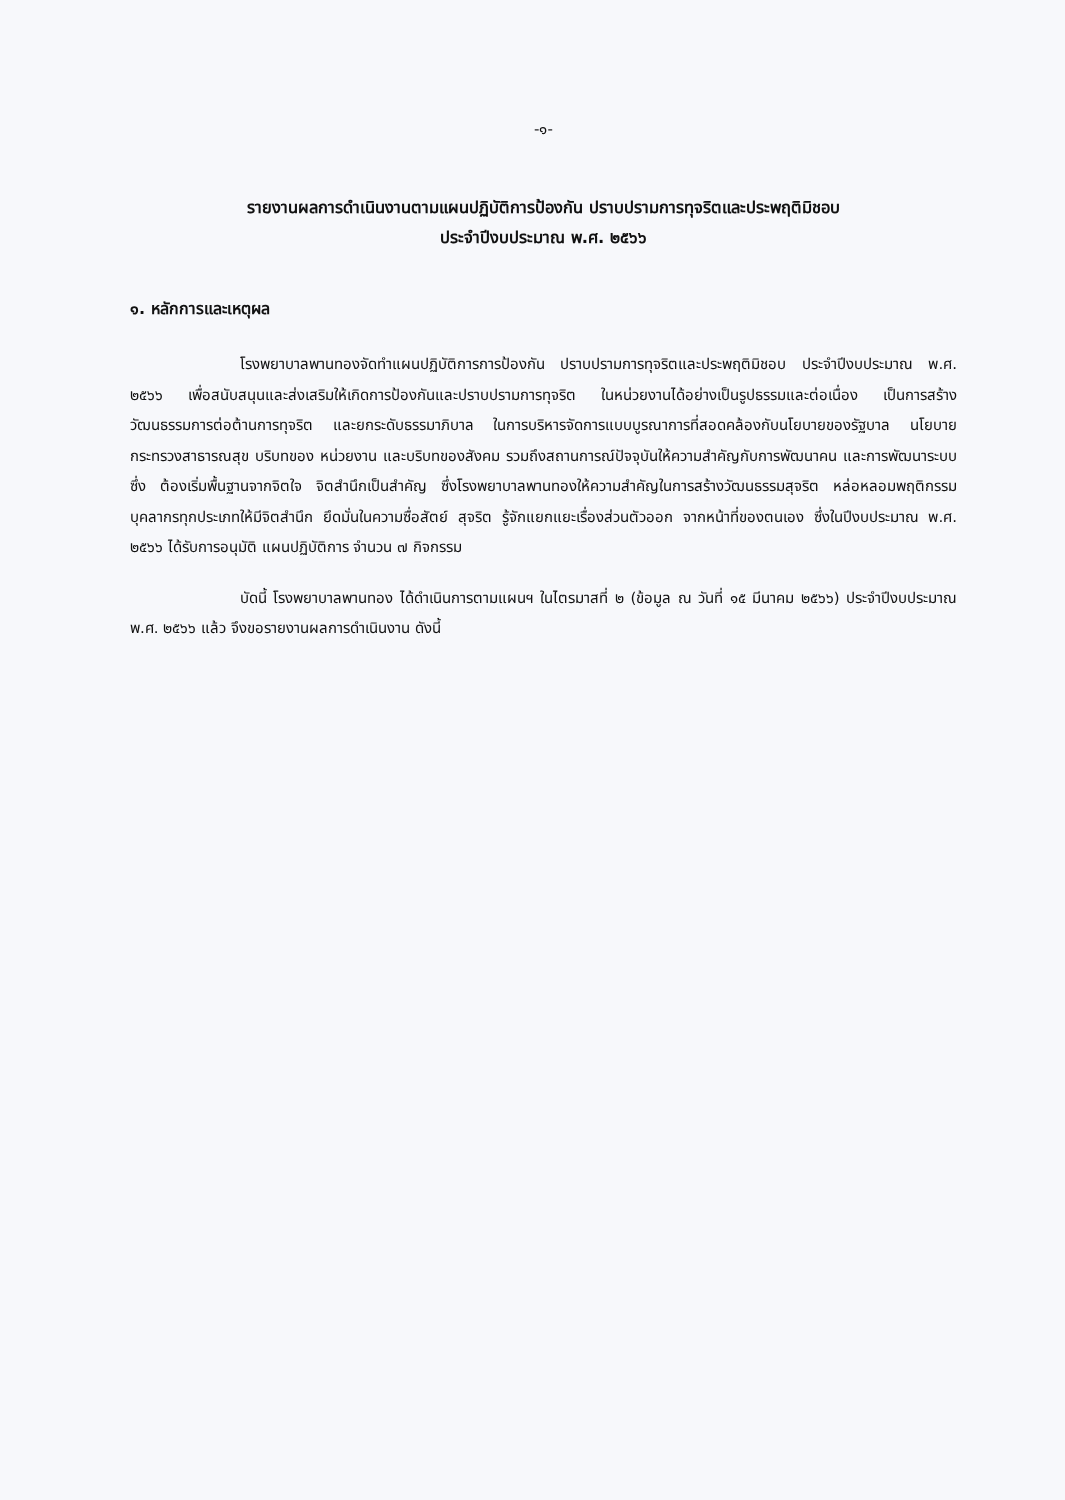-๑-
รายงานผลการดำเนินงานตามแผนปฏิบัติการป้องกัน ปราบปรามการทุจริตและประพฤติมิชอบ
ประจำปีงบประมาณ พ.ศ. ๒๕๖๖
๑. หลักการและเหตุผล
โรงพยาบาลพานทองจัดทำแผนปฏิบัติการการป้องกัน ปราบปรามการทุจริตและประพฤติมิชอบ ประจำปีงบประมาณ พ.ศ. ๒๕๖๖ เพื่อสนับสนุนและส่งเสริมให้เกิดการป้องกันและปราบปรามการทุจริต ในหน่วยงานได้อย่างเป็นรูปธรรมและต่อเนื่อง เป็นการสร้างวัฒนธรรมการต่อต้านการทุจริต และยกระดับธรรมาภิบาล ในการบริหารจัดการแบบบูรณาการที่สอดคล้องกับนโยบายของรัฐบาล นโยบายกระทรวงสาธารณสุข บริบทของ หน่วยงาน และบริบทของสังคม รวมถึงสถานการณ์ปัจจุบันให้ความสำคัญกับการพัฒนาคน และการพัฒนาระบบซึ่ง ต้องเริ่มพื้นฐานจากจิตใจ จิตสำนึกเป็นสำคัญ ซึ่งโรงพยาบาลพานทองให้ความสำคัญในการสร้างวัฒนธรรมสุจริต หล่อหลอมพฤติกรรมบุคลากรทุกประเภทให้มีจิตสำนึก ยึดมั่นในความซื่อสัตย์ สุจริต รู้จักแยกแยะเรื่องส่วนตัวออก จากหน้าที่ของตนเอง ซึ่งในปีงบประมาณ พ.ศ. ๒๕๖๖ ได้รับการอนุมัติ แผนปฏิบัติการ จำนวน ๗ กิจกรรม
บัดนี้ โรงพยาบาลพานทอง ได้ดำเนินการตามแผนฯ ในไตรมาสที่ ๒ (ข้อมูล ณ วันที่ ๑๕ มีนาคม ๒๕๖๖) ประจำปีงบประมาณ พ.ศ. ๒๕๖๖ แล้ว จึงขอรายงานผลการดำเนินงาน ดังนี้